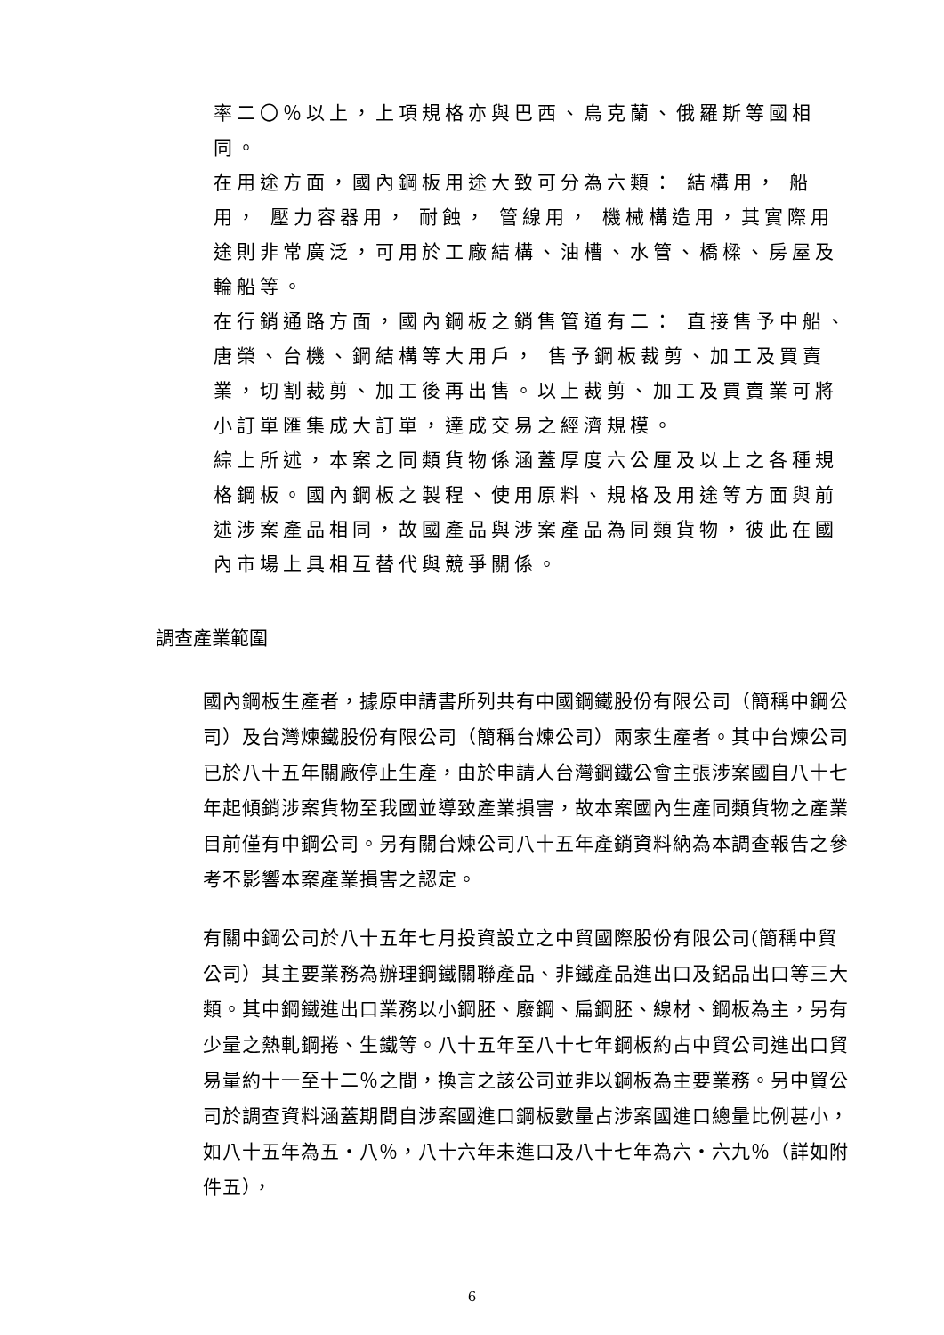率二〇％以上，上項規格亦與巴西、烏克蘭、俄羅斯等國相同。
在用途方面，國內鋼板用途大致可分為六類： 結構用， 船用， 壓力容器用， 耐蝕， 管線用， 機械構造用，其實際用途則非常廣泛，可用於工廠結構、油槽、水管、橋樑、房屋及輪船等。
在行銷通路方面，國內鋼板之銷售管道有二： 直接售予中船、唐榮、台機、鋼結構等大用戶， 售予鋼板裁剪、加工及買賣業，切割裁剪、加工後再出售。以上裁剪、加工及買賣業可將小訂單匯集成大訂單，達成交易之經濟規模。
綜上所述，本案之同類貨物係涵蓋厚度六公厘及以上之各種規格鋼板。國內鋼板之製程、使用原料、規格及用途等方面與前述涉案產品相同，故國產品與涉案產品為同類貨物，彼此在國內市場上具相互替代與競爭關係。
調查產業範圍
國內鋼板生產者，據原申請書所列共有中國鋼鐵股份有限公司（簡稱中鋼公司）及台灣煉鐵股份有限公司（簡稱台煉公司）兩家生產者。其中台煉公司已於八十五年關廠停止生產，由於申請人台灣鋼鐵公會主張涉案國自八十七年起傾銷涉案貨物至我國並導致產業損害，故本案國內生產同類貨物之產業目前僅有中鋼公司。另有關台煉公司八十五年產銷資料納為本調查報告之參考不影響本案產業損害之認定。
有關中鋼公司於八十五年七月投資設立之中貿國際股份有限公司(簡稱中貿公司）其主要業務為辦理鋼鐵關聯產品、非鐵產品進出口及鋁品出口等三大類。其中鋼鐵進出口業務以小鋼胚、廢鋼、扁鋼胚、線材、鋼板為主，另有少量之熱軋鋼捲、生鐵等。八十五年至八十七年鋼板約占中貿公司進出口貿易量約十一至十二％之間，換言之該公司並非以鋼板為主要業務。另中貿公司於調查資料涵蓋期間自涉案國進口鋼板數量占涉案國進口總量比例甚小，如八十五年為五‧八％，八十六年未進口及八十七年為六‧六九％（詳如附件五），
6